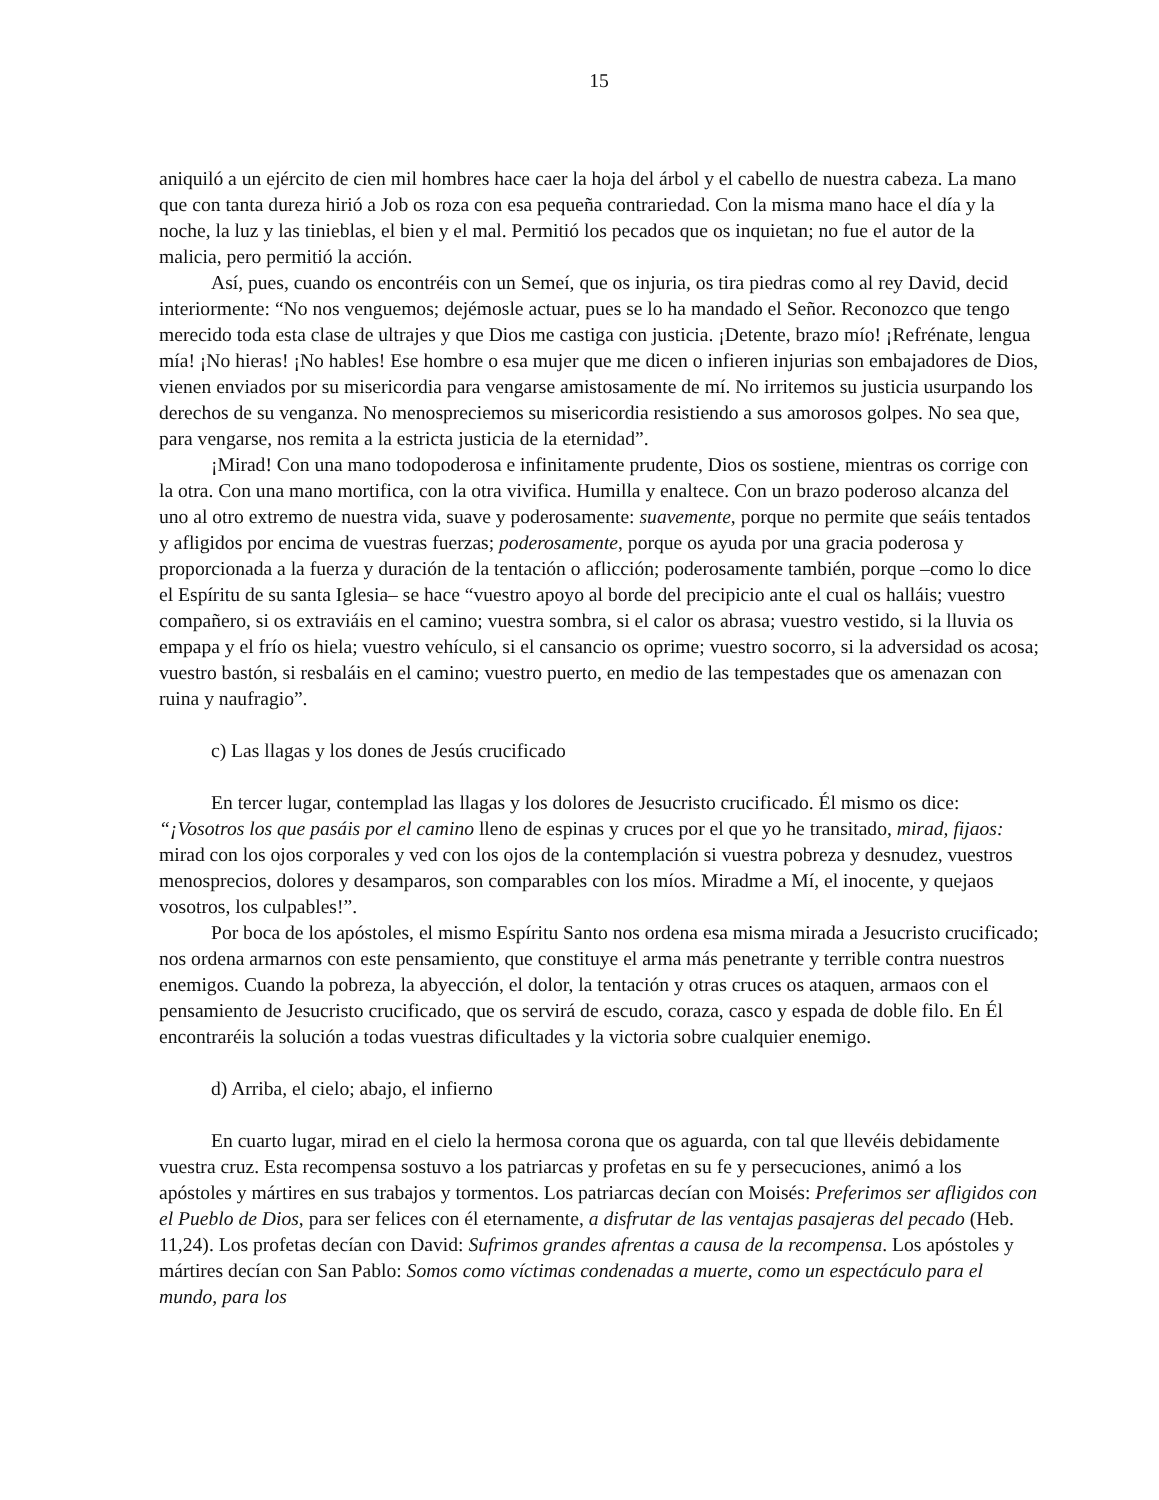15
aniquiló a un ejército de cien mil hombres hace caer la hoja del árbol y el cabello de nuestra cabeza. La mano que con tanta dureza hirió a Job os roza con esa pequeña contrariedad. Con la misma mano hace el día y la noche, la luz y las tinieblas, el bien y el mal. Permitió los pecados que os inquietan; no fue el autor de la malicia, pero permitió la acción.
Así, pues, cuando os encontréis con un Semeí, que os injuria, os tira piedras como al rey David, decid interiormente: “No nos venguemos; dejémosle actuar, pues se lo ha mandado el Señor. Reconozco que tengo merecido toda esta clase de ultrajes y que Dios me castiga con justicia. ¡Detente, brazo mío! ¡Refrénate, lengua mía! ¡No hieras! ¡No hables! Ese hombre o esa mujer que me dicen o infieren injurias son embajadores de Dios, vienen enviados por su misericordia para vengarse amistosamente de mí. No irritemos su justicia usurpando los derechos de su venganza. No menospreciemos su misericordia resistiendo a sus amorosos golpes. No sea que, para vengarse, nos remita a la estricta justicia de la eternidad”.
¡Mirad! Con una mano todopoderosa e infinitamente prudente, Dios os sostiene, mientras os corrige con la otra. Con una mano mortifica, con la otra vivifica. Humilla y enaltece. Con un brazo poderoso alcanza del uno al otro extremo de nuestra vida, suave y poderosamente: suavemente, porque no permite que seáis tentados y afligidos por encima de vuestras fuerzas; poderosamente, porque os ayuda por una gracia poderosa y proporcionada a la fuerza y duración de la tentación o aflicción; poderosamente también, porque –como lo dice el Espíritu de su santa Iglesia– se hace “vuestro apoyo al borde del precipicio ante el cual os halláis; vuestro compañero, si os extraviáis en el camino; vuestra sombra, si el calor os abrasa; vuestro vestido, si la lluvia os empapa y el frío os hiela; vuestro vehículo, si el cansancio os oprime; vuestro socorro, si la adversidad os acosa; vuestro bastón, si resbaláis en el camino; vuestro puerto, en medio de las tempestades que os amenazan con ruina y naufragio”.
c) Las llagas y los dones de Jesús crucificado
En tercer lugar, contemplad las llagas y los dolores de Jesucristo crucificado. Él mismo os dice: “¡Vosotros los que pasáis por el camino lleno de espinas y cruces por el que yo he transitado, mirad, fijaos: mirad con los ojos corporales y ved con los ojos de la contemplación si vuestra pobreza y desnudez, vuestros menosprecios, dolores y desamparos, son comparables con los míos. Miradme a Mí, el inocente, y quejaos vosotros, los culpables!”.
Por boca de los apóstoles, el mismo Espíritu Santo nos ordena esa misma mirada a Jesucristo crucificado; nos ordena armarnos con este pensamiento, que constituye el arma más penetrante y terrible contra nuestros enemigos. Cuando la pobreza, la abyección, el dolor, la tentación y otras cruces os ataquen, armaos con el pensamiento de Jesucristo crucificado, que os servirá de escudo, coraza, casco y espada de doble filo. En Él encontraréis la solución a todas vuestras dificultades y la victoria sobre cualquier enemigo.
d) Arriba, el cielo; abajo, el infierno
En cuarto lugar, mirad en el cielo la hermosa corona que os aguarda, con tal que llevéis debidamente vuestra cruz. Esta recompensa sostuvo a los patriarcas y profetas en su fe y persecuciones, animó a los apóstoles y mártires en sus trabajos y tormentos. Los patriarcas decían con Moisés: Preferimos ser afligidos con el Pueblo de Dios, para ser felices con él eternamente, a disfrutar de las ventajas pasajeras del pecado (Heb. 11,24). Los profetas decían con David: Sufrimos grandes afrentas a causa de la recompensa. Los apóstoles y mártires decían con San Pablo: Somos como víctimas condenadas a muerte, como un espectáculo para el mundo, para los